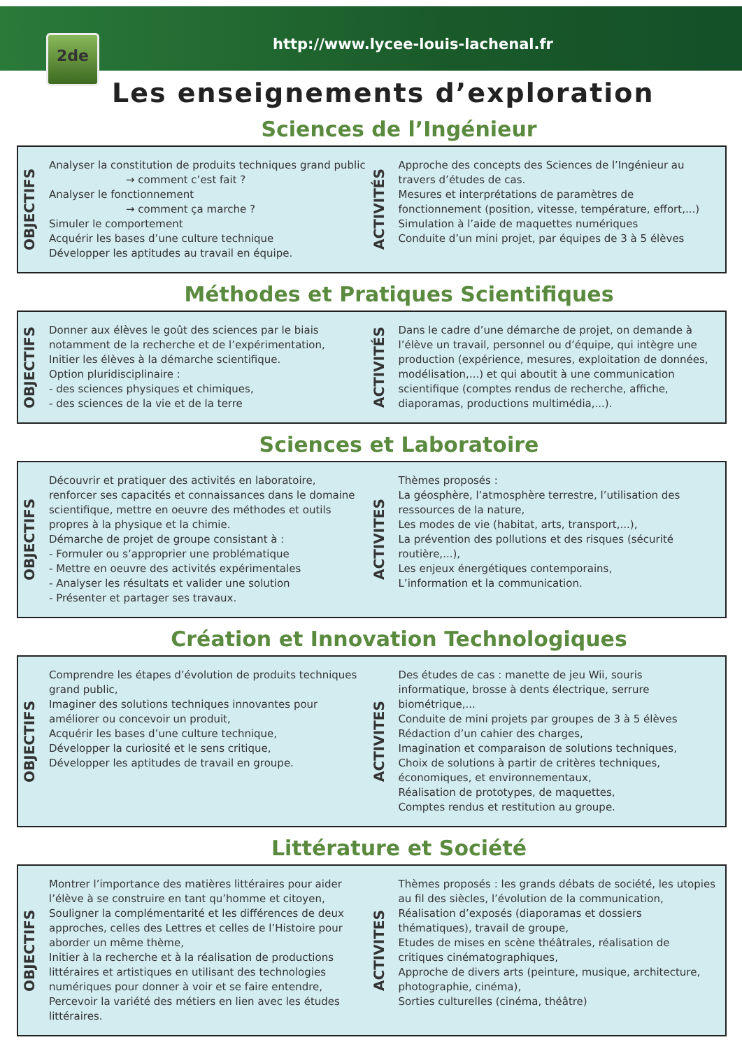2de
http://www.lycee-louis-lachenal.fr
Les enseignements d’exploration
Sciences de l’Ingénieur
OBJECTIFS
Analyser la constitution de produits techniques grand public
→ comment c’est fait ?
Analyser le fonctionnement
→ comment ça marche ?
Simuler le comportement
Acquérir les bases d’une culture technique
Développer les aptitudes au travail en équipe.
ACTIVITÉS
Approche des concepts des Sciences de l’Ingénieur au travers d’études de cas.
Mesures et interprétations de paramètres de fonctionnement (position, vitesse, température, effort,...)
Simulation à l’aide de maquettes numériques
Conduite d’un mini projet, par équipes de 3 à 5 élèves
Méthodes et Pratiques Scientifiques
OBJECTIFS
Donner aux élèves le goût des sciences par le biais notamment de la recherche et de l’expérimentation,
Initier les élèves à la démarche scientifique.
Option pluridisciplinaire :
- des sciences physiques et chimiques,
- des sciences de la vie et de la terre
ACTIVITÉS
Dans le cadre d’une démarche de projet, on demande à l’élève un travail, personnel ou d’équipe, qui intègre une production (expérience, mesures, exploitation de données, modélisation,...) et qui aboutit à une communication scientifique (comptes rendus de recherche, affiche, diaporamas, productions multimédia,...).
Sciences et Laboratoire
OBJECTIFS
Découvrir et pratiquer des activités en laboratoire, renforcer ses capacités et connaissances dans le domaine scientifique, mettre en oeuvre des méthodes et outils propres à la physique et la chimie.
Démarche de projet de groupe consistant à :
- Formuler ou s’approprier une problématique
- Mettre en oeuvre des activités expérimentales
- Analyser les résultats et valider une solution
- Présenter et partager ses travaux.
ACTIVITES
Thèmes proposés :
La géosphère, l’atmosphère terrestre, l’utilisation des ressources de la nature,
Les modes de vie (habitat, arts, transport,...),
La prévention des pollutions et des risques (sécurité routière,...),
Les enjeux énergétiques contemporains,
L’information et la communication.
Création et Innovation Technologiques
OBJECTIFS
Comprendre les étapes d’évolution de produits techniques grand public,
Imaginer des solutions techniques innovantes pour améliorer ou concevoir un produit,
Acquérir les bases d’une culture technique,
Développer la curiosité et le sens critique,
Développer les aptitudes de travail en groupe.
ACTIVITES
Des études de cas : manette de jeu Wii, souris informatique, brosse à dents électrique, serrure biométrique,...
Conduite de mini projets par groupes de 3 à 5 élèves
Rédaction d’un cahier des charges,
Imagination et comparaison de solutions techniques,
Choix de solutions à partir de critères techniques, économiques, et environnementaux,
Réalisation de prototypes, de maquettes,
Comptes rendus et restitution au groupe.
Littérature et Société
OBJECTIFS
Montrer l’importance des matières littéraires pour aider l’élève à se construire en tant qu’homme et citoyen,
Souligner la complémentarité et les différences de deux approches, celles des Lettres et celles de l’Histoire pour aborder un même thème,
Initier à la recherche et à la réalisation de productions littéraires et artistiques en utilisant des technologies numériques pour donner à voir et se faire entendre,
Percevoir la variété des métiers en lien avec les études littéraires.
ACTIVITES
Thèmes proposés : les grands débats de société, les utopies au fil des siècles, l’évolution de la communication,
Réalisation d’exposés (diaporamas et dossiers thématiques), travail de groupe,
Etudes de mises en scène théâtrales, réalisation de critiques cinématographiques,
Approche de divers arts (peinture, musique, architecture, photographie, cinéma),
Sorties culturelles (cinéma, théâtre)